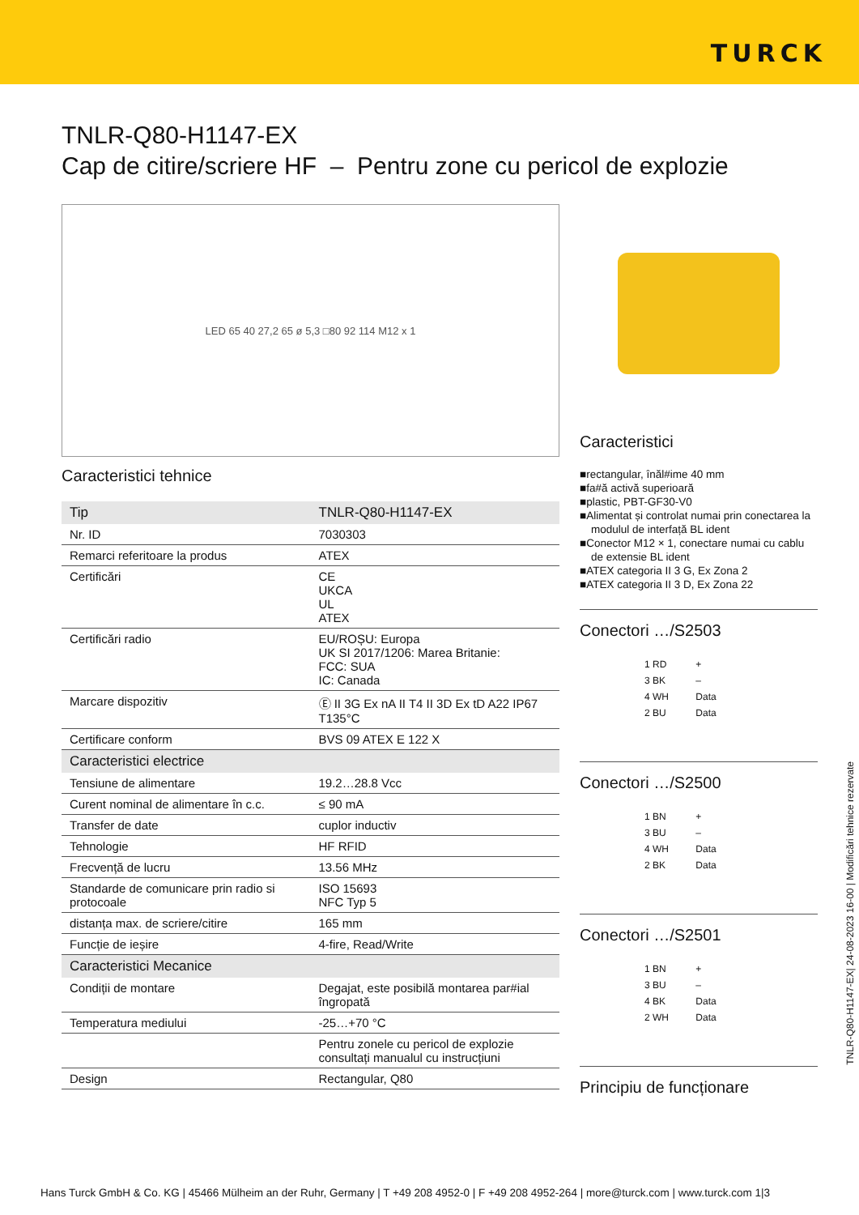TURCK
TNLR-Q80-H1147-EX
Cap de citire/scriere HF – Pentru zone cu pericol de explozie
LED 65 40 27,2 65 ø 5,3 □80 92 114 M12 x 1
Caracteristici tehnice
| Tip | TNLR-Q80-H1147-EX |
| Nr. ID | 7030303 |
| Remarci referitoare la produs | ATEX |
| Certificări | CE UKCA UL ATEX |
| Certificări radio | EU/ROȘU: Europa UK SI 2017/1206: Marea Britanie: FCC: SUA IC: Canada |
| Marcare dispozitiv | Ⓔ II 3G Ex nA II T4 II 3D Ex tD A22 IP67 T135°C |
| Certificare conform | BVS 09 ATEX E 122 X |
| Caracteristici electrice | |
| Tensiune de alimentare | 19.2…28.8 Vcc |
| Curent nominal de alimentare în c.c. | ≤ 90 mA |
| Transfer de date | cuplor inductiv |
| Tehnologie | HF RFID |
| Frecvență de lucru | 13.56 MHz |
| Standarde de comunicare prin radio si protocoale | ISO 15693 NFC Typ 5 |
| distanța max. de scriere/citire | 165 mm |
| Funcție de ieșire | 4-fire, Read/Write |
| Caracteristici Mecanice | |
| Condiții de montare | Degajat, este posibilă montarea par#ial îngropată |
| Temperatura mediului | -25…+70 °C |
| | Pentru zonele cu pericol de explozie consultați manualul cu instrucțiuni |
| Design | Rectangular, Q80 |
Caracteristici
■rectangular, înăl#ime 40 mm
■fa#ă activă superioară
■plastic, PBT-GF30-V0
■Alimentat și controlat numai prin conectarea la modulul de interfață BL ident
■Conector M12 × 1, conectare numai cu cablu de extensie BL ident
■ATEX categoria II 3 G, Ex Zona 2
■ATEX categoria II 3 D, Ex Zona 22
Conectori …/S2503
1 RD +
3 BK –
4 WH Data
2 BU Data
Conectori …/S2500
1 BN +
3 BU –
4 WH Data
2 BK Data
Conectori …/S2501
1 BN +
3 BU –
4 BK Data
2 WH Data
Principiu de funcționare
TNLR-Q80-H1147-EX| 24-08-2023 16-00 | Modificări tehnice rezervate
Hans Turck GmbH & Co. KG | 45466 Mülheim an der Ruhr, Germany | T +49 208 4952-0 | F +49 208 4952-264 | more@turck.com | www.turck.com 1|3